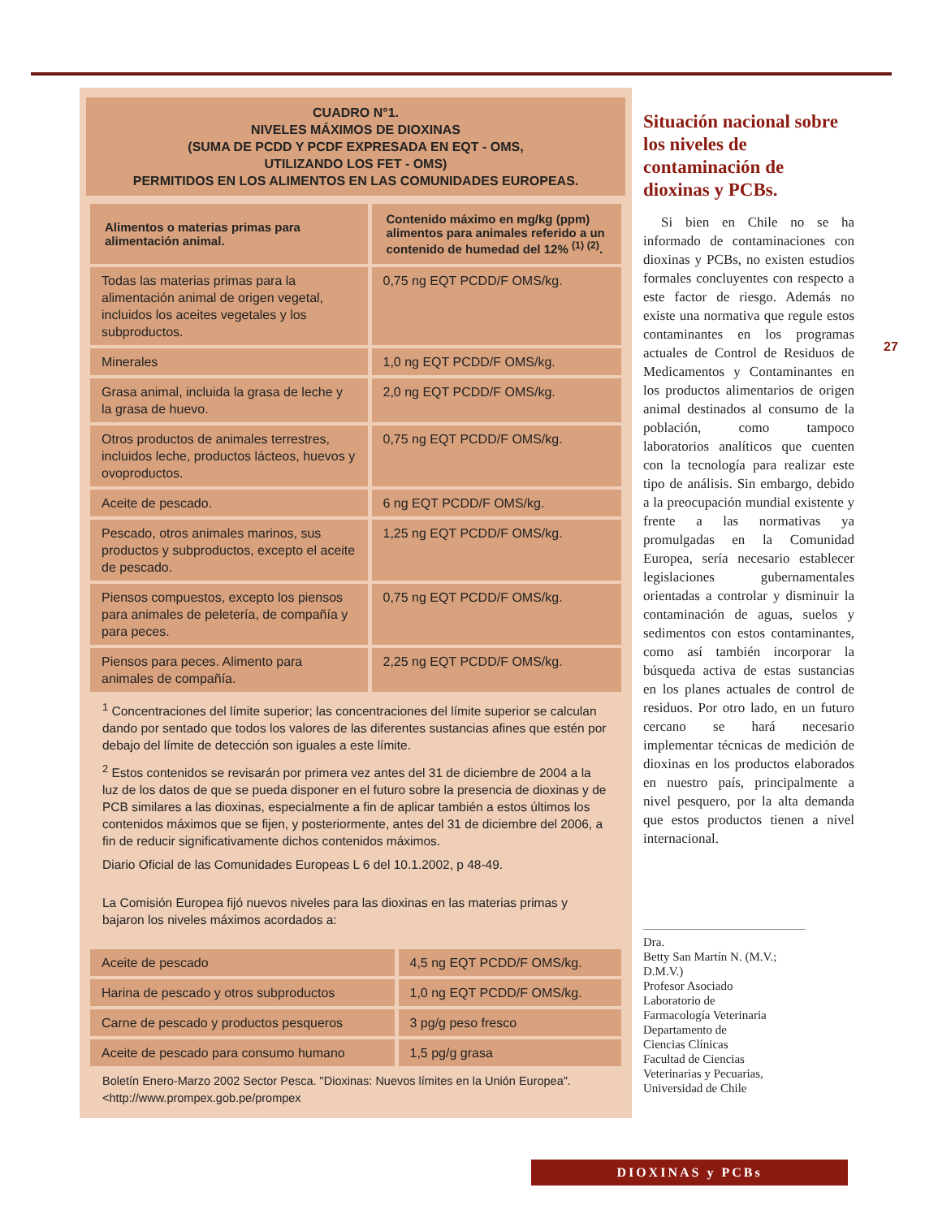27
CUADRO N°1.
NIVELES MÁXIMOS DE DIOXINAS
(SUMA DE PCDD Y PCDF EXPRESADA EN EQT - OMS,
UTILIZANDO LOS FET - OMS)
PERMITIDOS EN LOS ALIMENTOS EN LAS COMUNIDADES EUROPEAS.
| Alimentos o materias primas para alimentación animal. | Contenido máximo en mg/kg (ppm) alimentos para animales referido a un contenido de humedad del 12% <sup>(1) (2)</sup>. |
| --- | --- |
| Todas las materias primas para la alimentación animal de origen vegetal, incluidos los aceites vegetales y los subproductos. | 0,75 ng EQT PCDD/F OMS/kg. |
| Minerales | 1,0 ng EQT PCDD/F OMS/kg. |
| Grasa animal, incluida la grasa de leche y la grasa de huevo. | 2,0 ng EQT PCDD/F OMS/kg. |
| Otros productos de animales terrestres, incluidos leche, productos lácteos, huevos y ovoproductos. | 0,75 ng EQT PCDD/F OMS/kg. |
| Aceite de pescado. | 6 ng EQT PCDD/F OMS/kg. |
| Pescado, otros animales marinos, sus productos y subproductos, excepto el aceite de pescado. | 1,25 ng EQT PCDD/F OMS/kg. |
| Piensos compuestos, excepto los piensos para animales de peletería, de compañía y para peces. | 0,75 ng EQT PCDD/F OMS/kg. |
| Piensos para peces. Alimento para animales de compañía. | 2,25 ng EQT PCDD/F OMS/kg. |
<sup>1</sup> Concentraciones del límite superior; las concentraciones del límite superior se calculan dando por sentado que todos los valores de las diferentes sustancias afines que estén por debajo del límite de detección son iguales a este límite.
<sup>2</sup> Estos contenidos se revisarán por primera vez antes del 31 de diciembre de 2004 a la luz de los datos de que se pueda disponer en el futuro sobre la presencia de dioxinas y de PCB similares a las dioxinas, especialmente a fin de aplicar también a estos últimos los contenidos máximos que se fijen, y posteriormente, antes del 31 de diciembre del 2006, a fin de reducir significativamente dichos contenidos máximos.
Diario Oficial de las Comunidades Europeas L 6 del 10.1.2002, p 48-49.
La Comisión Europea fijó nuevos niveles para las dioxinas en las materias primas y bajaron los niveles máximos acordados a:
| Aceite de pescado | 4,5 ng EQT PCDD/F OMS/kg. |
| Harina de pescado y otros subproductos | 1,0 ng EQT PCDD/F OMS/kg. |
| Carne de pescado y productos pesqueros | 3 pg/g peso fresco |
| Aceite de pescado para consumo humano | 1,5 pg/g grasa |
Boletín Enero-Marzo 2002 Sector Pesca. "Dioxinas: Nuevos límites en la Unión Europea". <http://www.prompex.gob.pe/prompex
Situación nacional sobre los niveles de contaminación de dioxinas y PCBs.
Si bien en Chile no se ha informado de contaminaciones con dioxinas y PCBs, no existen estudios formales concluyentes con respecto a este factor de riesgo. Además no existe una normativa que regule estos contaminantes en los programas actuales de Control de Residuos de Medicamentos y Contaminantes en los productos alimentarios de origen animal destinados al consumo de la población, como tampoco laboratorios analíticos que cuenten con la tecnología para realizar este tipo de análisis. Sin embargo, debido a la preocupación mundial existente y frente a las normativas ya promulgadas en la Comunidad Europea, sería necesario establecer legislaciones gubernamentales orientadas a controlar y disminuir la contaminación de aguas, suelos y sedimentos con estos contaminantes, como así también incorporar la búsqueda activa de estas sustancias en los planes actuales de control de residuos. Por otro lado, en un futuro cercano se hará necesario implementar técnicas de medición de dioxinas en los productos elaborados en nuestro país, principalmente a nivel pesquero, por la alta demanda que estos productos tienen a nivel internacional.
Dra.
Betty San Martín N. (M.V.; D.M.V.)
Profesor Asociado
Laboratorio de
Farmacología Veterinaria
Departamento de
Ciencias Clínicas
Facultad de Ciencias
Veterinarias y Pecuarias,
Universidad de Chile
DIOXINAS y PCBs